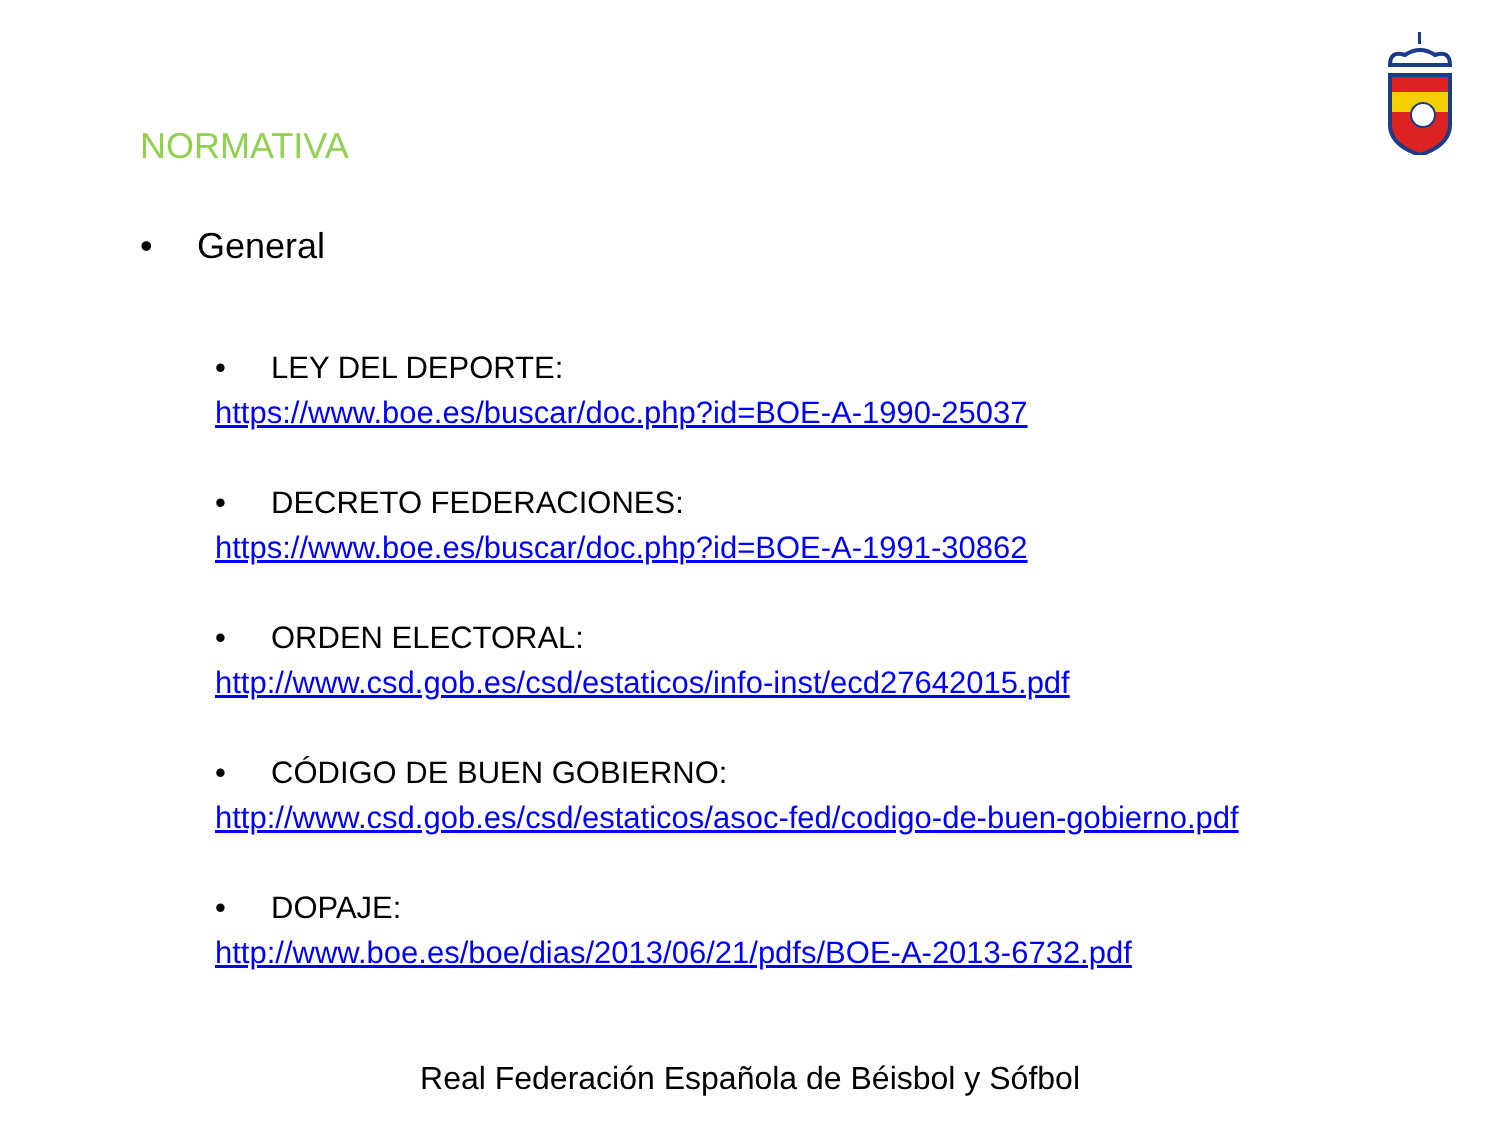NORMATIVA
• General
• LEY DEL DEPORTE:
https://www.boe.es/buscar/doc.php?id=BOE-A-1990-25037
• DECRETO FEDERACIONES:
https://www.boe.es/buscar/doc.php?id=BOE-A-1991-30862
• ORDEN ELECTORAL:
http://www.csd.gob.es/csd/estaticos/info-inst/ecd27642015.pdf
• CÓDIGO DE BUEN GOBIERNO:
http://www.csd.gob.es/csd/estaticos/asoc-fed/codigo-de-buen-gobierno.pdf
• DOPAJE:
http://www.boe.es/boe/dias/2013/06/21/pdfs/BOE-A-2013-6732.pdf
Real Federación Española de Béisbol y Sófbol